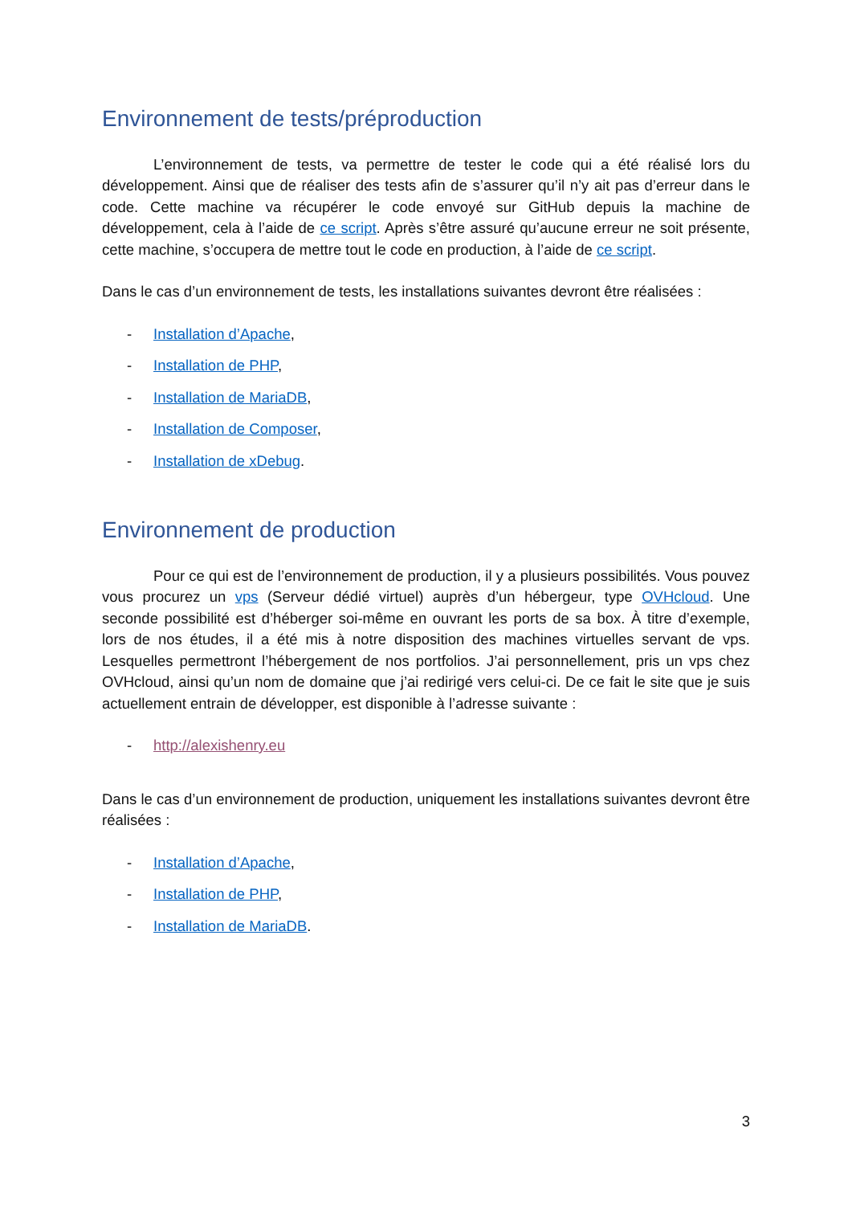Environnement de tests/préproduction
L’environnement de tests, va permettre de tester le code qui a été réalisé lors du développement. Ainsi que de réaliser des tests afin de s’assurer qu’il n’y ait pas d’erreur dans le code. Cette machine va récupérer le code envoyé sur GitHub depuis la machine de développement, cela à l’aide de ce script. Après s’être assuré qu’aucune erreur ne soit présente, cette machine, s’occupera de mettre tout le code en production, à l’aide de ce script.
Dans le cas d’un environnement de tests, les installations suivantes devront être réalisées :
- Installation d’Apache,
- Installation de PHP,
- Installation de MariaDB,
- Installation de Composer,
- Installation de xDebug.
Environnement de production
Pour ce qui est de l’environnement de production, il y a plusieurs possibilités. Vous pouvez vous procurez un vps (Serveur dédié virtuel) auprès d’un hébergeur, type OVHcloud. Une seconde possibilité est d’héberger soi-même en ouvrant les ports de sa box. À titre d’exemple, lors de nos études, il a été mis à notre disposition des machines virtuelles servant de vps. Lesquelles permettront l’hébergement de nos portfolios. J’ai personnellement, pris un vps chez OVHcloud, ainsi qu’un nom de domaine que j’ai redirigé vers celui-ci. De ce fait le site que je suis actuellement entrain de développer, est disponible à l’adresse suivante :
- http://alexishenry.eu
Dans le cas d’un environnement de production, uniquement les installations suivantes devront être réalisées :
- Installation d’Apache,
- Installation de PHP,
- Installation de MariaDB.
3